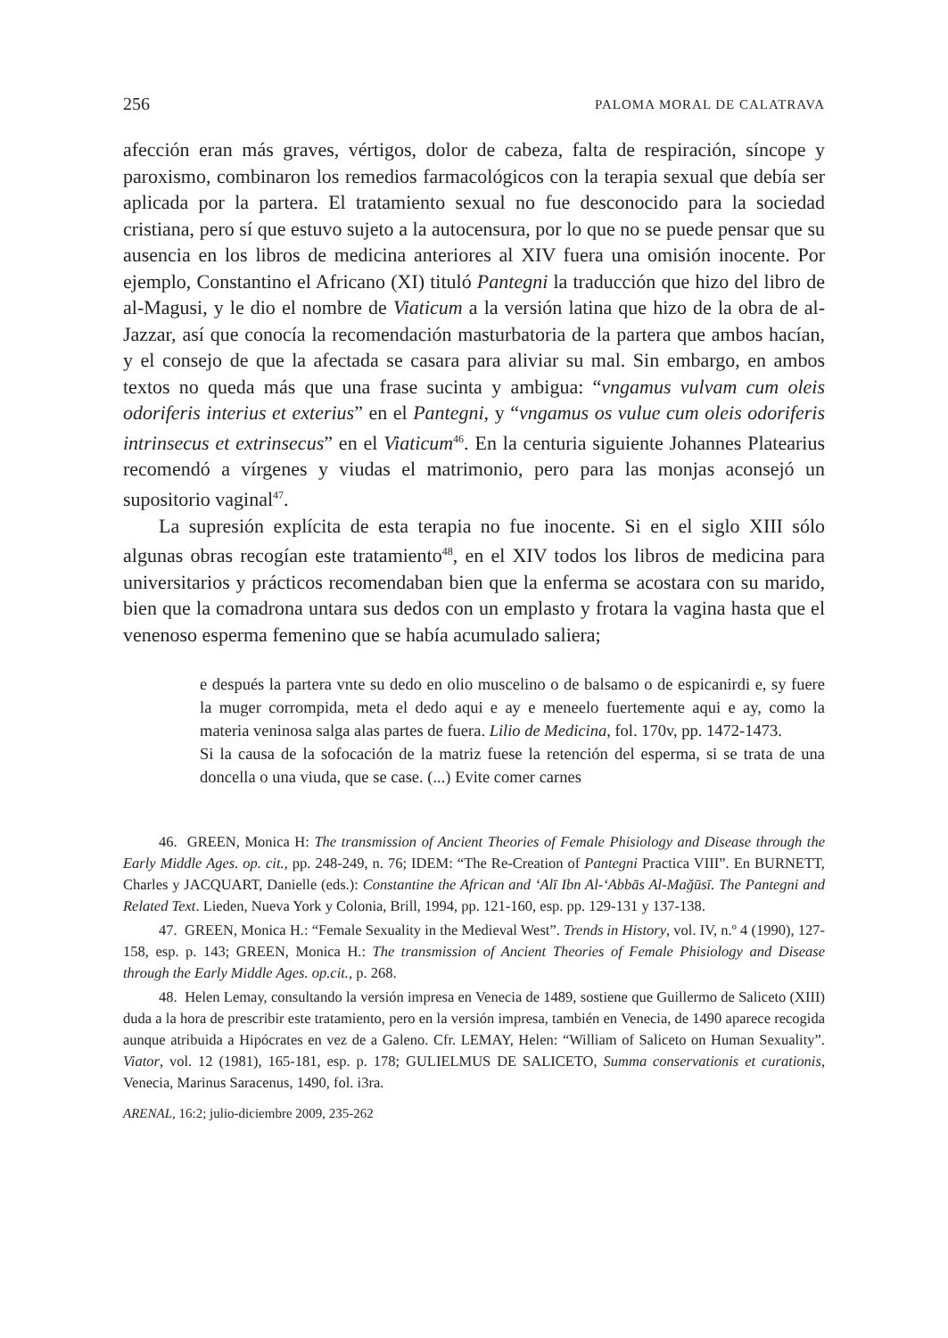256 PALOMA MORAL DE CALATRAVA
afección eran más graves, vértigos, dolor de cabeza, falta de respiración, síncope y paroxismo, combinaron los remedios farmacológicos con la terapia sexual que debía ser aplicada por la partera. El tratamiento sexual no fue desconocido para la sociedad cristiana, pero sí que estuvo sujeto a la autocensura, por lo que no se puede pensar que su ausencia en los libros de medicina anteriores al XIV fuera una omisión inocente. Por ejemplo, Constantino el Africano (XI) tituló Pantegni la traducción que hizo del libro de al-Magusi, y le dio el nombre de Viaticum a la versión latina que hizo de la obra de al-Jazzar, así que conocía la recomendación masturbatoria de la partera que ambos hacían, y el consejo de que la afectada se casara para aliviar su mal. Sin embargo, en ambos textos no queda más que una frase sucinta y ambigua: “vngamus vulvam cum oleis odoriferis interius et exterius” en el Pantegni, y “vngamus os vulue cum oleis odoriferis intrinsecus et extrinsecus” en el Viaticum<sup>46</sup>. En la centuria siguiente Johannes Platearius recomendó a vírgenes y viudas el matrimonio, pero para las monjas aconsejó un supositorio vaginal<sup>47</sup>.
La supresión explícita de esta terapia no fue inocente. Si en el siglo XIII sólo algunas obras recogían este tratamiento<sup>48</sup>, en el XIV todos los libros de medicina para universitarios y prácticos recomendaban bien que la enferma se acostara con su marido, bien que la comadrona untara sus dedos con un emplasto y frotara la vagina hasta que el venenoso esperma femenino que se había acumulado saliera;
e después la partera vnte su dedo en olio muscelino o de balsamo o de espicanirdi e, sy fuere la muger corrompida, meta el dedo aqui e ay e meneelo fuertemente aqui e ay, como la materia veninosa salga alas partes de fuera. Lilio de Medicina, fol. 170v, pp. 1472-1473.
Si la causa de la sofocación de la matriz fuese la retención del esperma, si se trata de una doncella o una viuda, que se case. (...) Evite comer carnes
46. GREEN, Monica H: The transmission of Ancient Theories of Female Phisiology and Disease through the Early Middle Ages. op. cit., pp. 248-249, n. 76; IDEM: “The Re-Creation of Pantegni Practica VIII”. En BURNETT, Charles y JACQUART, Danielle (eds.): Constantine the African and ‘Alī Ibn Al-‘Abbās Al-Mağūsī. The Pantegni and Related Text. Lieden, Nueva York y Colonia, Brill, 1994, pp. 121-160, esp. pp. 129-131 y 137-138.
47. GREEN, Monica H.: “Female Sexuality in the Medieval West”. Trends in History, vol. IV, n.º 4 (1990), 127-158, esp. p. 143; GREEN, Monica H.: The transmission of Ancient Theories of Female Phisiology and Disease through the Early Middle Ages. op.cit., p. 268.
48. Helen Lemay, consultando la versión impresa en Venecia de 1489, sostiene que Guillermo de Saliceto (XIII) duda a la hora de prescribir este tratamiento, pero en la versión impresa, también en Venecia, de 1490 aparece recogida aunque atribuida a Hipócrates en vez de a Galeno. Cfr. LEMAY, Helen: “William of Saliceto on Human Sexuality”. Viator, vol. 12 (1981), 165-181, esp. p. 178; GULIELMUS DE SALICETO, Summa conservationis et curationis, Venecia, Marinus Saracenus, 1490, fol. i3ra.
ARENAL, 16:2; julio-diciembre 2009, 235-262